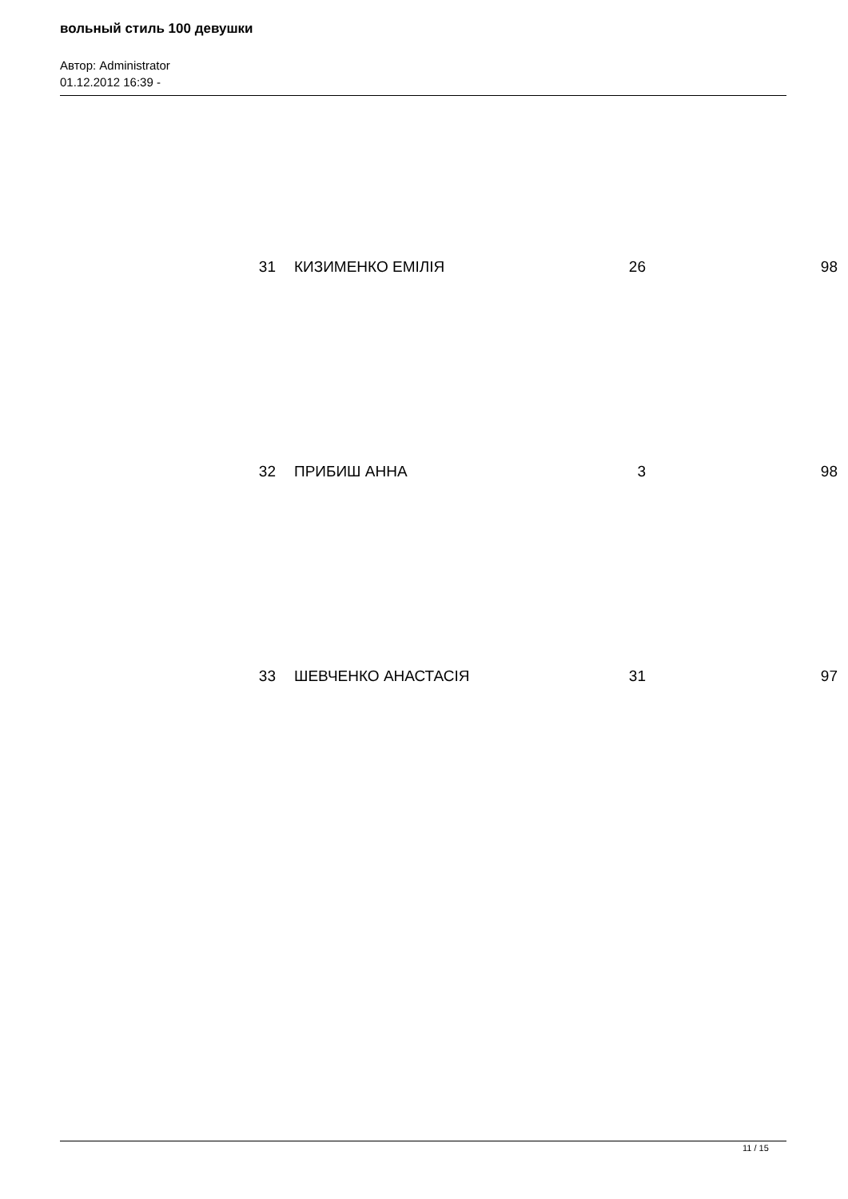вольный стиль 100 девушки
Автор: Administrator
01.12.2012 16:39 -
| 31 | КИЗИМЕНКО ЕМІЛІЯ | 26 | 98 |
| 32 | ПРИБИШ АННА | 3 | 98 |
| 33 | ШЕВЧЕНКО АНАСТАСІЯ | 31 | 97 |
11 / 15